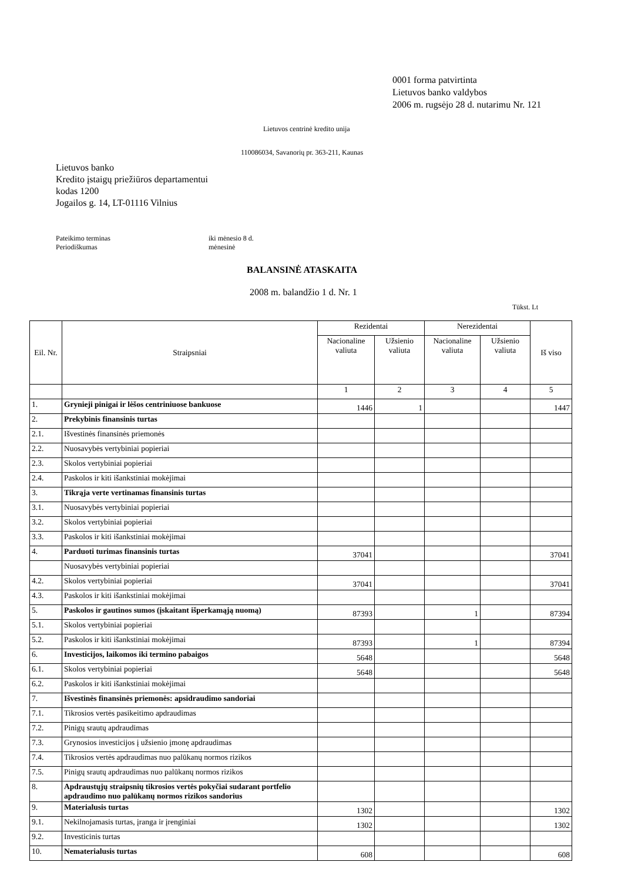0001 forma patvirtinta
Lietuvos banko valdybos
2006 m. rugsėjo 28 d. nutarimu Nr. 121
Lietuvos centrinė kredito unija
110086034, Savanorių pr. 363-211, Kaunas
Lietuvos banko
Kredito įstaigų priežiūros departamentui
kodas 1200
Jogailos g. 14, LT-01116 Vilnius
Pateikimo terminas
Periodiškumas
iki mėnesio 8 d.
mėnesinė
BALANSINĖ ATASKAITA
2008 m. balandžio 1 d. Nr. 1
Tūkst. Lt
| Eil. Nr. | Straipsniai | Rezidentai | | Nerezidentai | | Iš viso |
| --- | --- | --- | --- | --- | --- | --- |
| | | Nacionaline valiuta | Užsienio valiuta | Nacionaline valiuta | Užsienio valiuta | |
| | | 1 | 2 | 3 | 4 | 5 |
| 1. | Grynieji pinigai ir lėšos centriniuose bankuose | 1446 | 1 | | | 1447 |
| 2. | Prekybinis finansinis turtas | | | | | |
| 2.1. | Išvestinės finansinės priemonės | | | | | |
| 2.2. | Nuosavybės vertybiniai popieriai | | | | | |
| 2.3. | Skolos vertybiniai popieriai | | | | | |
| 2.4. | Paskolos ir kiti išankstiniai mokėjimai | | | | | |
| 3. | Tikrąja verte vertinamas finansinis turtas | | | | | |
| 3.1. | Nuosavybės vertybiniai popieriai | | | | | |
| 3.2. | Skolos vertybiniai popieriai | | | | | |
| 3.3. | Paskolos ir kiti išankstiniai mokėjimai | | | | | |
| 4. | Parduoti turimas finansinis turtas | 37041 | | | | 37041 |
| | Nuosavybės vertybiniai popieriai | | | | | |
| 4.2. | Skolos vertybiniai popieriai | 37041 | | | | 37041 |
| 4.3. | Paskolos ir kiti išankstiniai mokėjimai | | | | | |
| 5. | Paskolos ir gautinos sumos (įskaitant išperkamąją nuomą) | 87393 | | 1 | | 87394 |
| 5.1. | Skolos vertybiniai popieriai | | | | | |
| 5.2. | Paskolos ir kiti išankstiniai mokėjimai | 87393 | | 1 | | 87394 |
| 6. | Investicijos, laikomos iki termino pabaigos | 5648 | | | | 5648 |
| 6.1. | Skolos vertybiniai popieriai | 5648 | | | | 5648 |
| 6.2. | Paskolos ir kiti išankstiniai mokėjimai | | | | | |
| 7. | Išvestinės finansinės priemonės: apsidraudimo sandoriai | | | | | |
| 7.1. | Tikrosios vertės pasikeitimo apdraudimas | | | | | |
| 7.2. | Pinigų srautų apdraudimas | | | | | |
| 7.3. | Grynosios investicijos į užsienio įmonę apdraudimas | | | | | |
| 7.4. | Tikrosios vertės apdraudimas nuo palūkanų normos rizikos | | | | | |
| 7.5. | Pinigų srautų apdraudimas nuo palūkanų normos rizikos | | | | | |
| 8. | Apdraustųjų straipsnių tikrosios vertės pokyčiai sudarant portfelio apdraudimo nuo palūkanų normos rizikos sandorius | | | | | |
| 9. | Materialusis turtas | 1302 | | | | 1302 |
| 9.1. | Nekilnojamasis turtas, įranga ir įrenginiai | 1302 | | | | 1302 |
| 9.2. | Investicinis turtas | | | | | |
| 10. | Nematerialusis turtas | 608 | | | | 608 |